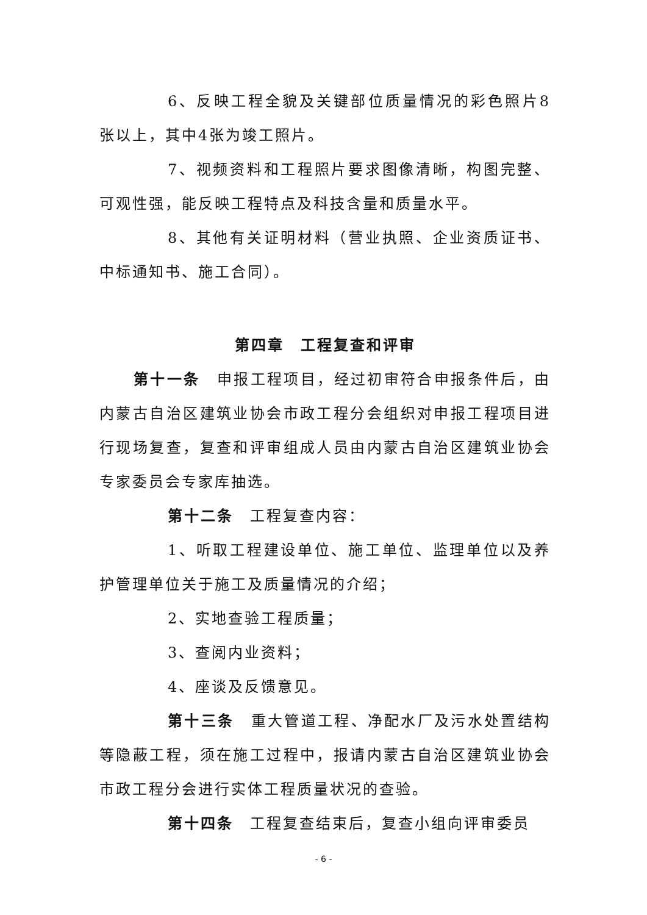6、反映工程全貌及关键部位质量情况的彩色照片8张以上，其中4张为竣工照片。
7、视频资料和工程照片要求图像清晰，构图完整、可观性强，能反映工程特点及科技含量和质量水平。
8、其他有关证明材料（营业执照、企业资质证书、中标通知书、施工合同）。
第四章　工程复查和评审
第十一条　申报工程项目，经过初审符合申报条件后，由内蒙古自治区建筑业协会市政工程分会组织对申报工程项目进行现场复查，复查和评审组成人员由内蒙古自治区建筑业协会专家委员会专家库抽选。
第十二条　工程复查内容：
1、听取工程建设单位、施工单位、监理单位以及养护管理单位关于施工及质量情况的介绍；
2、实地查验工程质量；
3、查阅内业资料；
4、座谈及反馈意见。
第十三条　重大管道工程、净配水厂及污水处置结构等隐蔽工程，须在施工过程中，报请内蒙古自治区建筑业协会市政工程分会进行实体工程质量状况的查验。
第十四条　工程复查结束后，复查小组向评审委员
- 6 -